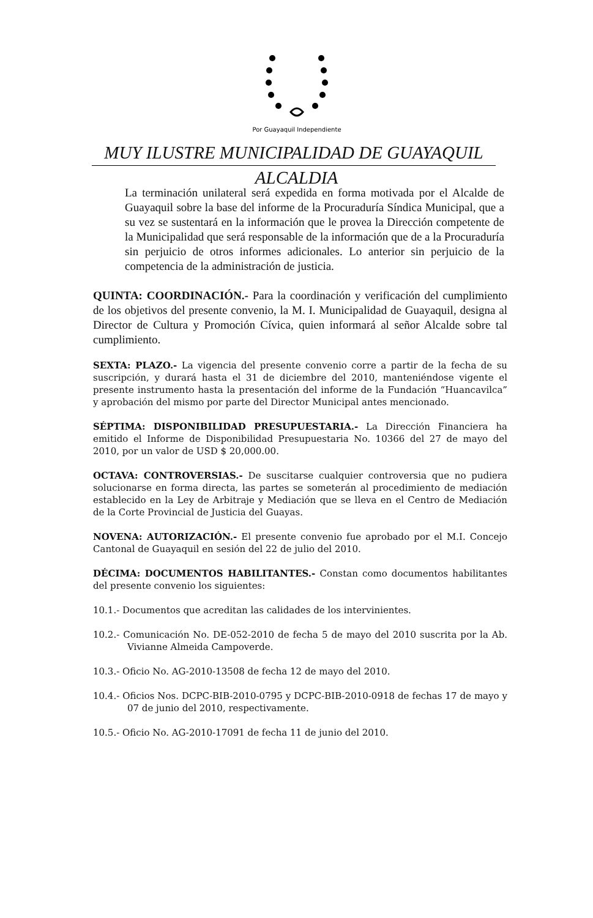Por Guayaquil Independiente
MUY ILUSTRE MUNICIPALIDAD DE GUAYAQUIL
ALCALDIA
La terminación unilateral será expedida en forma motivada por el Alcalde de Guayaquil sobre la base del informe de la Procuraduría Síndica Municipal, que a su vez se sustentará en la información que le provea la Dirección competente de la Municipalidad que será responsable de la información que de a la Procuraduría sin perjuicio de otros informes adicionales. Lo anterior sin perjuicio de la competencia de la administración de justicia.
QUINTA: COORDINACIÓN.- Para la coordinación y verificación del cumplimiento de los objetivos del presente convenio, la M. I. Municipalidad de Guayaquil, designa al Director de Cultura y Promoción Cívica, quien informará al señor Alcalde sobre tal cumplimiento.
SEXTA: PLAZO.- La vigencia del presente convenio corre a partir de la fecha de su suscripción, y durará hasta el 31 de diciembre del 2010, manteniéndose vigente el presente instrumento hasta la presentación del informe de la Fundación “Huancavilca” y aprobación del mismo por parte del Director Municipal antes mencionado.
SÉPTIMA: DISPONIBILIDAD PRESUPUESTARIA.- La Dirección Financiera ha emitido el Informe de Disponibilidad Presupuestaria No. 10366 del 27 de mayo del 2010, por un valor de USD $ 20,000.00.
OCTAVA: CONTROVERSIAS.- De suscitarse cualquier controversia que no pudiera solucionarse en forma directa, las partes se someterán al procedimiento de mediación establecido en la Ley de Arbitraje y Mediación que se lleva en el Centro de Mediación de la Corte Provincial de Justicia del Guayas.
NOVENA: AUTORIZACIÓN.- El presente convenio fue aprobado por el M.I. Concejo Cantonal de Guayaquil en sesión del 22 de julio del 2010.
DÉCIMA: DOCUMENTOS HABILITANTES.- Constan como documentos habilitantes del presente convenio los siguientes:
10.1.- Documentos que acreditan las calidades de los intervinientes.
10.2.- Comunicación No. DE-052-2010 de fecha 5 de mayo del 2010 suscrita por la Ab. Vivianne Almeida Campoverde.
10.3.- Oficio No. AG-2010-13508 de fecha 12 de mayo del 2010.
10.4.- Oficios Nos. DCPC-BIB-2010-0795 y DCPC-BIB-2010-0918 de fechas 17 de mayo y 07 de junio del 2010, respectivamente.
10.5.- Oficio No. AG-2010-17091 de fecha 11 de junio del 2010.